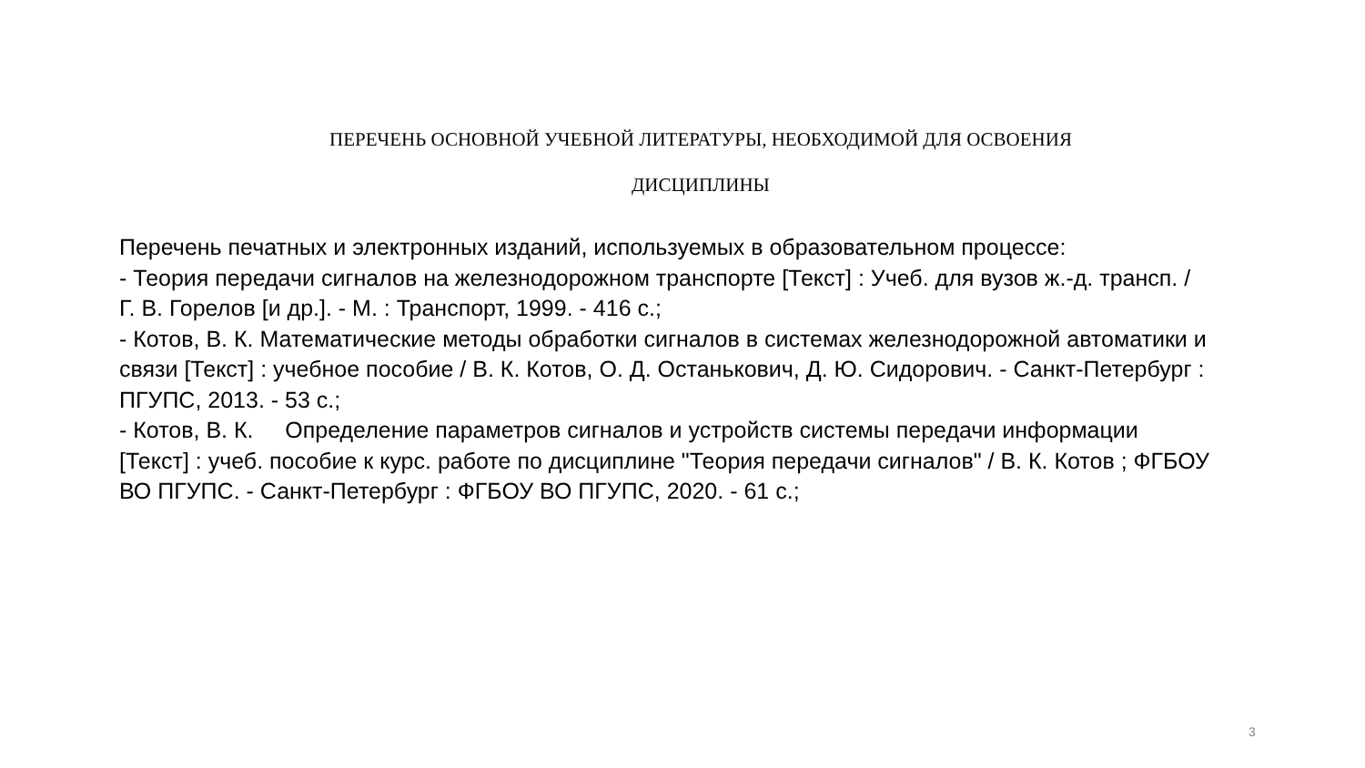ПЕРЕЧЕНЬ ОСНОВНОЙ УЧЕБНОЙ ЛИТЕРАТУРЫ, НЕОБХОДИМОЙ ДЛЯ ОСВОЕНИЯ
ДИСЦИПЛИНЫ
Перечень печатных и электронных изданий, используемых в образовательном процессе:
- Теория передачи сигналов на железнодорожном транспорте [Текст] : Учеб. для вузов ж.-д. трансп. / Г. В. Горелов [и др.]. - М. : Транспорт, 1999. - 416 с.;
- Котов, В. К. Математические методы обработки сигналов в системах железнодорожной автоматики и связи [Текст] : учебное пособие / В. К. Котов, О. Д. Останькович, Д. Ю. Сидорович. - Санкт-Петербург : ПГУПС, 2013. - 53 с.;
- Котов, В. К. Определение параметров сигналов и устройств системы передачи информации [Текст] : учеб. пособие к курс. работе по дисциплине "Теория передачи сигналов" / В. К. Котов ; ФГБОУ ВО ПГУПС. - Санкт-Петербург : ФГБОУ ВО ПГУПС, 2020. - 61 с.;
3